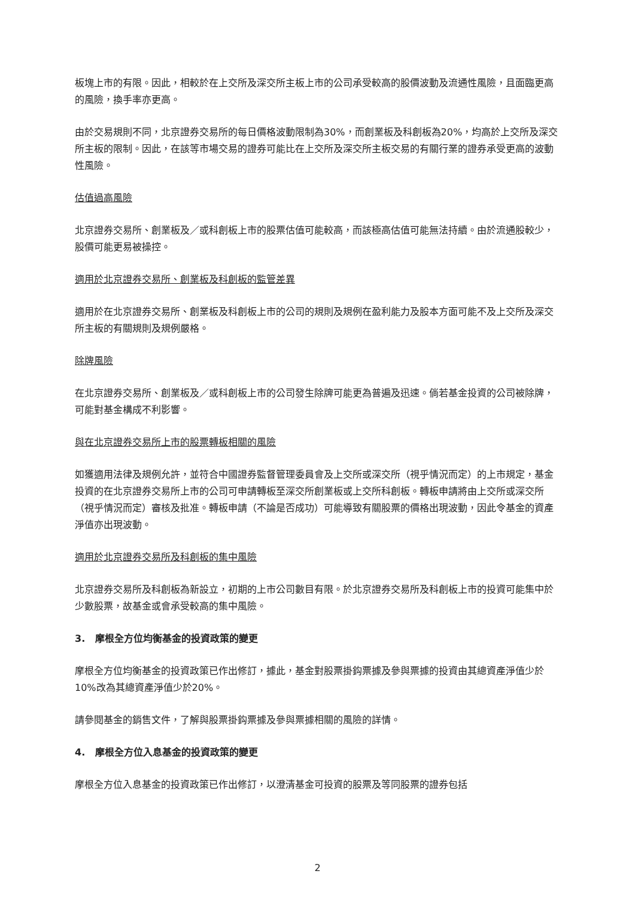板塊上市的有限。因此，相較於在上交所及深交所主板上市的公司承受較高的股價波動及流通性風險，且面臨更高的風險，換手率亦更高。
由於交易規則不同，北京證券交易所的每日價格波動限制為30%，而創業板及科創板為20%，均高於上交所及深交所主板的限制。因此，在該等市場交易的證券可能比在上交所及深交所主板交易的有關行業的證券承受更高的波動性風險。
估值過高風險
北京證券交易所、創業板及／或科創板上市的股票估值可能較高，而該極高估值可能無法持續。由於流通股較少，股價可能更易被操控。
適用於北京證券交易所、創業板及科創板的監管差異
適用於在北京證券交易所、創業板及科創板上市的公司的規則及規例在盈利能力及股本方面可能不及上交所及深交所主板的有關規則及規例嚴格。
除牌風險
在北京證券交易所、創業板及／或科創板上市的公司發生除牌可能更為普遍及迅速。倘若基金投資的公司被除牌，可能對基金構成不利影響。
與在北京證券交易所上市的股票轉板相關的風險
如獲適用法律及規例允許，並符合中國證券監督管理委員會及上交所或深交所（視乎情況而定）的上市規定，基金投資的在北京證券交易所上市的公司可申請轉板至深交所創業板或上交所科創板。轉板申請將由上交所或深交所（視乎情況而定）審核及批准。轉板申請（不論是否成功）可能導致有關股票的價格出現波動，因此令基金的資產淨值亦出現波動。
適用於北京證券交易所及科創板的集中風險
北京證券交易所及科創板為新設立，初期的上市公司數目有限。於北京證券交易所及科創板上市的投資可能集中於少數股票，故基金或會承受較高的集中風險。
3. 摩根全方位均衡基金的投資政策的變更
摩根全方位均衡基金的投資政策已作出修訂，據此，基金對股票掛鈎票據及參與票據的投資由其總資產淨值少於10%改為其總資產淨值少於20%。
請參閱基金的銷售文件，了解與股票掛鈎票據及參與票據相關的風險的詳情。
4. 摩根全方位入息基金的投資政策的變更
摩根全方位入息基金的投資政策已作出修訂，以澄清基金可投資的股票及等同股票的證券包括
2